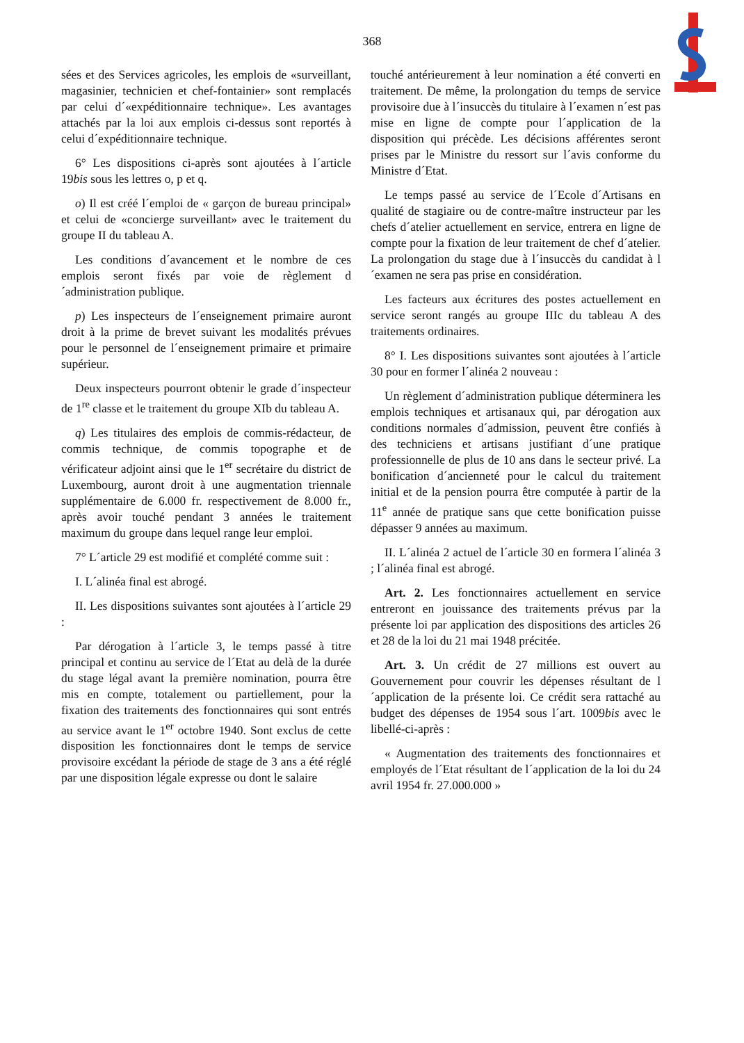368
sées et des Services agricoles, les emplois de «surveillant, magasinier, technicien et chef-fontainier» sont remplacés par celui d´«expéditionnaire technique». Les avantages attachés par la loi aux emplois ci-dessus sont reportés à celui d´expéditionnaire technique.
6° Les dispositions ci-après sont ajoutées à l´article 19bis sous les lettres o, p et q.
o) Il est créé l´emploi de « garçon de bureau principal» et celui de «concierge surveillant» avec le traitement du groupe II du tableau A.
Les conditions d´avancement et le nombre de ces emplois seront fixés par voie de règlement d´administration publique.
p) Les inspecteurs de l´enseignement primaire auront droit à la prime de brevet suivant les modalités prévues pour le personnel de l´enseignement primaire et primaire supérieur.
Deux inspecteurs pourront obtenir le grade d´inspecteur de 1<sup>re</sup> classe et le traitement du groupe XIb du tableau A.
q) Les titulaires des emplois de commis-rédacteur, de commis technique, de commis topographe et de vérificateur adjoint ainsi que le 1<sup>er</sup> secrétaire du district de Luxembourg, auront droit à une augmentation triennale supplémentaire de 6.000 fr. respectivement de 8.000 fr., après avoir touché pendant 3 années le traitement maximum du groupe dans lequel range leur emploi.
7° L´article 29 est modifié et complété comme suit :
I. L´alinéa final est abrogé.
II. Les dispositions suivantes sont ajoutées à l´article 29 :
Par dérogation à l´article 3, le temps passé à titre principal et continu au service de l´Etat au delà de la durée du stage légal avant la première nomination, pourra être mis en compte, totalement ou partiellement, pour la fixation des traitements des fonctionnaires qui sont entrés au service avant le 1<sup>er</sup> octobre 1940. Sont exclus de cette disposition les fonctionnaires dont le temps de service provisoire excédant la période de stage de 3 ans a été réglé par une disposition légale expresse ou dont le salaire
touché antérieurement à leur nomination a été converti en traitement. De même, la prolongation du temps de service provisoire due à l´insuccès du titulaire à l´examen n´est pas mise en ligne de compte pour l´application de la disposition qui précède. Les décisions afférentes seront prises par le Ministre du ressort sur l´avis conforme du Ministre d´Etat.
Le temps passé au service de l´Ecole d´Artisans en qualité de stagiaire ou de contre-maître instructeur par les chefs d´atelier actuellement en service, entrera en ligne de compte pour la fixation de leur traitement de chef d´atelier. La prolongation du stage due à l´insuccès du candidat à l´examen ne sera pas prise en considération.
Les facteurs aux écritures des postes actuellement en service seront rangés au groupe IIIc du tableau A des traitements ordinaires.
8° I. Les dispositions suivantes sont ajoutées à l´article 30 pour en former l´alinéa 2 nouveau :
Un règlement d´administration publique déterminera les emplois techniques et artisanaux qui, par dérogation aux conditions normales d´admission, peuvent être confiés à des techniciens et artisans justifiant d´une pratique professionnelle de plus de 10 ans dans le secteur privé. La bonification d´ancienneté pour le calcul du traitement initial et de la pension pourra être computée à partir de la 11<sup>e</sup> année de pratique sans que cette bonification puisse dépasser 9 années au maximum.
II. L´alinéa 2 actuel de l´article 30 en formera l´alinéa 3 ; l´alinéa final est abrogé.
Art. 2. Les fonctionnaires actuellement en service entreront en jouissance des traitements prévus par la présente loi par application des dispositions des articles 26 et 28 de la loi du 21 mai 1948 précitée.
Art. 3. Un crédit de 27 millions est ouvert au Gouvernement pour couvrir les dépenses résultant de l´application de la présente loi. Ce crédit sera rattaché au budget des dépenses de 1954 sous l´art. 1009bis avec le libellé-ci-après :
« Augmentation des traitements des fonctionnaires et employés de l´Etat résultant de l´application de la loi du 24 avril 1954 fr. 27.000.000 »